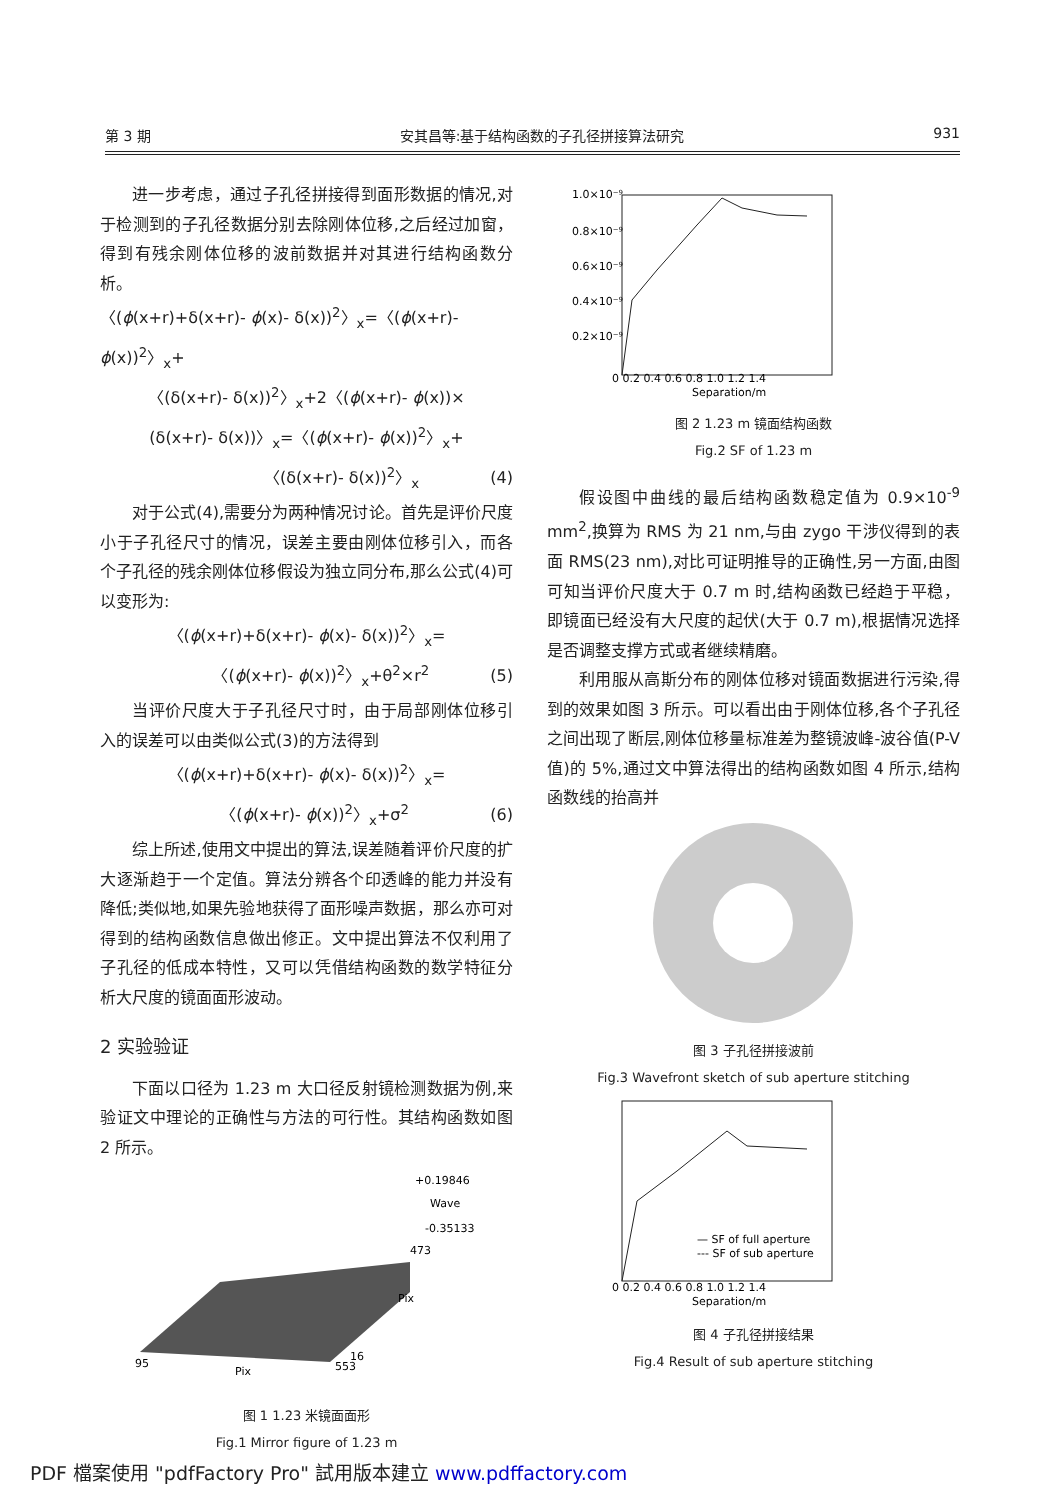第 3 期 安其昌等:基于结构函数的子孔径拼接算法研究 931
进一步考虑，通过子孔径拼接得到面形数据的情况,对于检测到的子孔径数据分别去除刚体位移,之后经过加窗，得到有残余刚体位移的波前数据并对其进行结构函数分析。
〈(ϕ(x+r)+δ(x+r)- ϕ(x)- δ(x))<sup>2</sup>〉<sub>x</sub>=〈(ϕ(x+r)- ϕ(x))<sup>2</sup>〉<sub>x</sub>+
〈(δ(x+r)- δ(x))<sup>2</sup>〉<sub>x</sub>+2〈(ϕ(x+r)- ϕ(x))×
(δ(x+r)- δ(x))〉<sub>x</sub>=〈(ϕ(x+r)- ϕ(x))<sup>2</sup>〉<sub>x</sub>+
〈(δ(x+r)- δ(x))<sup>2</sup>〉<sub>x</sub> (4)
对于公式(4),需要分为两种情况讨论。首先是评价尺度小于子孔径尺寸的情况，误差主要由刚体位移引入，而各个子孔径的残余刚体位移假设为独立同分布,那么公式(4)可以变形为:
〈(ϕ(x+r)+δ(x+r)- ϕ(x)- δ(x))<sup>2</sup>〉<sub>x</sub>=
〈(ϕ(x+r)- ϕ(x))<sup>2</sup>〉<sub>x</sub>+θ<sup>2</sup>×r<sup>2</sup> (5)
当评价尺度大于子孔径尺寸时，由于局部刚体位移引入的误差可以由类似公式(3)的方法得到
〈(ϕ(x+r)+δ(x+r)- ϕ(x)- δ(x))<sup>2</sup>〉<sub>x</sub>=
〈(ϕ(x+r)- ϕ(x))<sup>2</sup>〉<sub>x</sub>+σ<sup>2</sup> (6)
综上所述,使用文中提出的算法,误差随着评价尺度的扩大逐渐趋于一个定值。算法分辨各个印透峰的能力并没有降低;类似地,如果先验地获得了面形噪声数据，那么亦可对得到的结构函数信息做出修正。文中提出算法不仅利用了子孔径的低成本特性，又可以凭借结构函数的数学特征分析大尺度的镜面面形波动。
2 实验验证
下面以口径为 1.23 m 大口径反射镜检测数据为例,来验证文中理论的正确性与方法的可行性。其结构函数如图 2 所示。
+0.19846
Wave
-0.35133
473
Pix
95
Pix
553
16
图 1 1.23 米镜面面形
Fig.1 Mirror figure of 1.23 m
1.0×10⁻⁹
0.8×10⁻⁹
0.6×10⁻⁹
0.4×10⁻⁹
0.2×10⁻⁹
0 0.2 0.4 0.6 0.8 1.0 1.2 1.4
Separation/m
图 2 1.23 m 镜面结构函数
Fig.2 SF of 1.23 m
假设图中曲线的最后结构函数稳定值为 0.9×10<sup>-9</sup> mm<sup>2</sup>,换算为 RMS 为 21 nm,与由 zygo 干涉仪得到的表面 RMS(23 nm),对比可证明推导的正确性,另一方面,由图可知当评价尺度大于 0.7 m 时,结构函数已经趋于平稳，即镜面已经没有大尺度的起伏(大于 0.7 m),根据情况选择是否调整支撑方式或者继续精磨。
利用服从高斯分布的刚体位移对镜面数据进行污染,得到的效果如图 3 所示。可以看出由于刚体位移,各个子孔径之间出现了断层,刚体位移量标准差为整镜波峰-波谷值(P-V 值)的 5%,通过文中算法得出的结构函数如图 4 所示,结构函数线的抬高并
图 3 子孔径拼接波前
Fig.3 Wavefront sketch of sub aperture stitching
— SF of full aperture
--- SF of sub aperture
0 0.2 0.4 0.6 0.8 1.0 1.2 1.4
Separation/m
图 4 子孔径拼接结果
Fig.4 Result of sub aperture stitching
PDF 檔案使用 "pdfFactory Pro" 試用版本建立 www.pdffactory.com